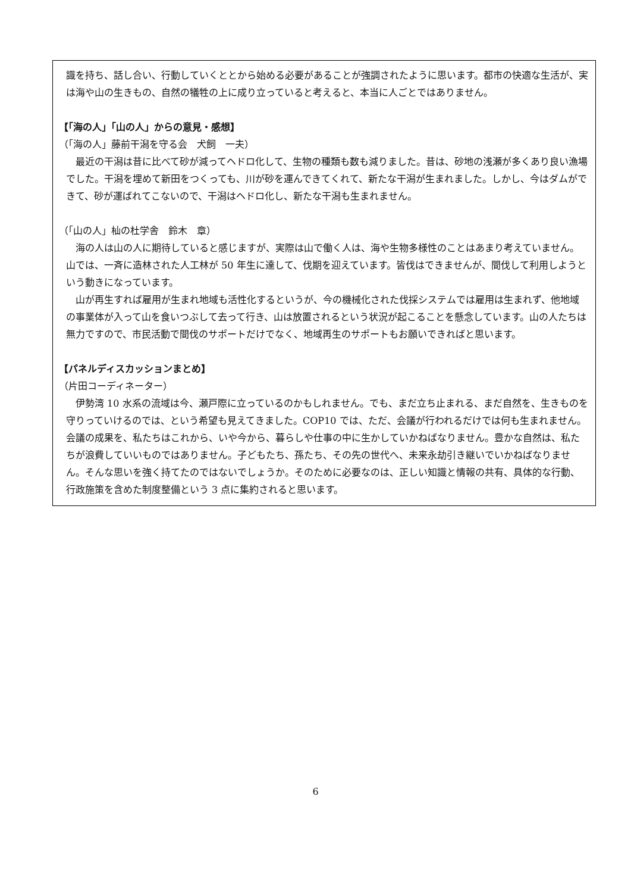識を持ち、話し合い、行動していくととから始める必要があることが強調されたように思います。都市の快適な生活が、実は海や山の生きもの、自然の犠牲の上に成り立っていると考えると、本当に人ごとではありません。
【「海の人」「山の人」からの意見・感想】
（「海の人」藤前干潟を守る会　犬飼　一夫）
最近の干潟は昔に比べて砂が減ってヘドロ化して、生物の種類も数も減りました。昔は、砂地の浅瀬が多くあり良い漁場でした。干潟を埋めて新田をつくっても、川が砂を運んできてくれて、新たな干潟が生まれました。しかし、今はダムができて、砂が運ばれてこないので、干潟はヘドロ化し、新たな干潟も生まれません。
（「山の人」杣の杜学舎　鈴木　章）
海の人は山の人に期待していると感じますが、実際は山で働く人は、海や生物多様性のことはあまり考えていません。山では、一斉に造林された人工林が 50 年生に達して、伐期を迎えています。皆伐はできませんが、間伐して利用しようという動きになっています。
山が再生すれば雇用が生まれ地域も活性化するというが、今の機械化された伐採システムでは雇用は生まれず、他地域の事業体が入って山を食いつぶして去って行き、山は放置されるという状況が起こることを懸念しています。山の人たちは無力ですので、市民活動で間伐のサポートだけでなく、地域再生のサポートもお願いできればと思います。
【パネルディスカッションまとめ】
（片田コーディネーター）
伊勢湾 10 水系の流域は今、瀬戸際に立っているのかもしれません。でも、まだ立ち止まれる、まだ自然を、生きものを守りっていけるのでは、という希望も見えてきました。COP10 では、ただ、会議が行われるだけでは何も生まれません。会議の成果を、私たちはこれから、いや今から、暮らしや仕事の中に生かしていかねばなりません。豊かな自然は、私たちが浪費していいものではありません。子どもたち、孫たち、その先の世代へ、未来永劫引き継いでいかねばなりません。そんな思いを強く持てたのではないでしょうか。そのために必要なのは、正しい知識と情報の共有、具体的な行動、行政施策を含めた制度整備という 3 点に集約されると思います。
6